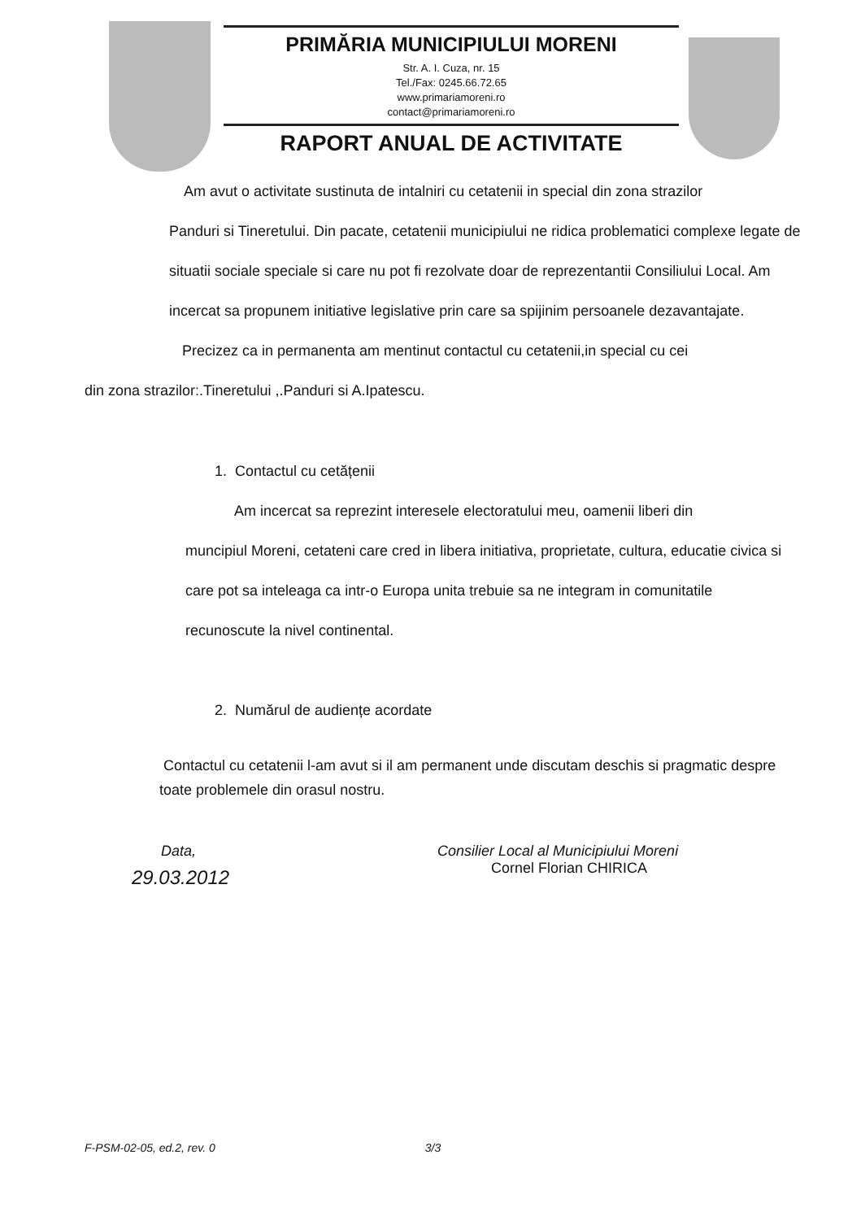PRIMĂRIA MUNICIPIULUI MORENI
Str. A. I. Cuza, nr. 15
Tel./Fax: 0245.66.72.65
www.primariamoreni.ro
contact@primariamoreni.ro
RAPORT ANUAL DE ACTIVITATE
Am avut o activitate sustinuta de intalniri cu cetatenii in special din zona strazilor
Panduri si Tineretului. Din pacate, cetatenii municipiului ne ridica problematici complexe legate de situatii sociale speciale si care nu pot fi rezolvate doar de reprezentantii Consiliului Local. Am incercat sa propunem initiative legislative prin care sa spijinim persoanele dezavantajate.
Precizez ca in permanenta am mentinut contactul cu cetatenii,in special cu cei
din zona strazilor:.Tineretului ,.Panduri si A.Ipatescu.
1. Contactul cu cetățenii
Am incercat sa reprezint interesele electoratului meu, oamenii liberi din
muncipiul Moreni, cetateni care cred in libera initiativa, proprietate, cultura, educatie civica si care pot sa inteleaga ca intr-o Europa unita trebuie sa ne integram in comunitatile recunoscute la nivel continental.
2. Numărul de audiențe acordate
Contactul cu cetatenii l-am avut si il am permanent unde discutam deschis si pragmatic despre toate problemele din orasul nostru.
Data,
29.03.2012
Consilier Local al Municipiului Moreni
Cornel Florian CHIRICA
F-PSM-02-05, ed.2, rev. 0 3/3